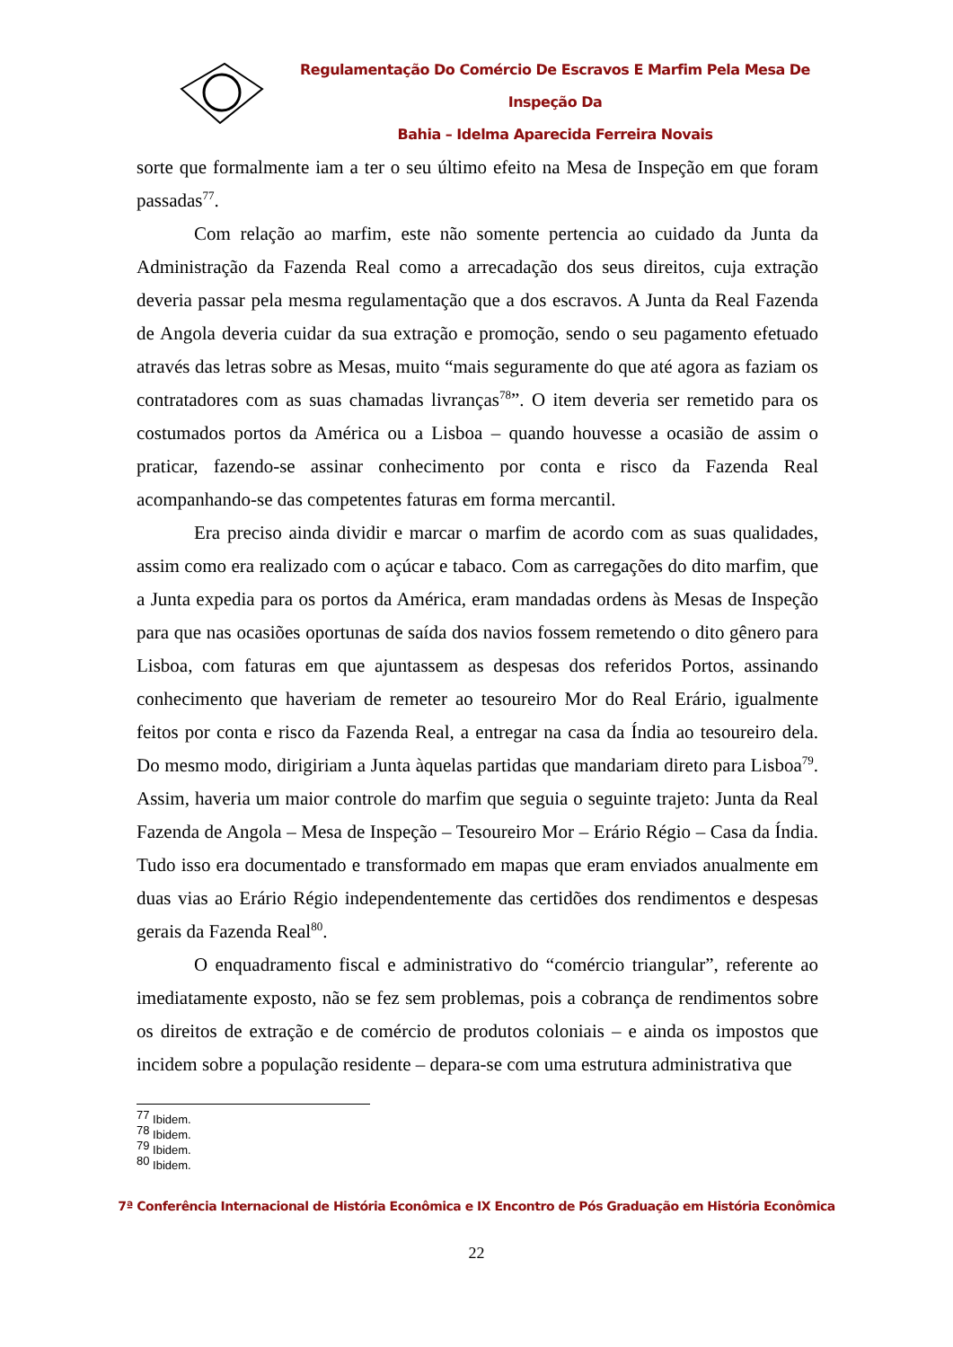Regulamentação Do Comércio De Escravos E Marfim Pela Mesa De Inspeção Da
Bahia – Idelma Aparecida Ferreira Novais
sorte que formalmente iam a ter o seu último efeito na Mesa de Inspeção em que foram passadas<sup>77</sup>.
Com relação ao marfim, este não somente pertencia ao cuidado da Junta da Administração da Fazenda Real como a arrecadação dos seus direitos, cuja extração deveria passar pela mesma regulamentação que a dos escravos. A Junta da Real Fazenda de Angola deveria cuidar da sua extração e promoção, sendo o seu pagamento efetuado através das letras sobre as Mesas, muito “mais seguramente do que até agora as faziam os contratadores com as suas chamadas livranças<sup>78</sup>”. O item deveria ser remetido para os costumados portos da América ou a Lisboa – quando houvesse a ocasião de assim o praticar, fazendo-se assinar conhecimento por conta e risco da Fazenda Real acompanhando-se das competentes faturas em forma mercantil.
Era preciso ainda dividir e marcar o marfim de acordo com as suas qualidades, assim como era realizado com o açúcar e tabaco. Com as carregações do dito marfim, que a Junta expedia para os portos da América, eram mandadas ordens às Mesas de Inspeção para que nas ocasiões oportunas de saída dos navios fossem remetendo o dito gênero para Lisboa, com faturas em que ajuntassem as despesas dos referidos Portos, assinando conhecimento que haveriam de remeter ao tesoureiro Mor do Real Erário, igualmente feitos por conta e risco da Fazenda Real, a entregar na casa da Índia ao tesoureiro dela. Do mesmo modo, dirigiriam a Junta àquelas partidas que mandariam direto para Lisboa<sup>79</sup>. Assim, haveria um maior controle do marfim que seguia o seguinte trajeto: Junta da Real Fazenda de Angola – Mesa de Inspeção – Tesoureiro Mor – Erário Régio – Casa da Índia. Tudo isso era documentado e transformado em mapas que eram enviados anualmente em duas vias ao Erário Régio independentemente das certidões dos rendimentos e despesas gerais da Fazenda Real<sup>80</sup>.
O enquadramento fiscal e administrativo do “comércio triangular”, referente ao imediatamente exposto, não se fez sem problemas, pois a cobrança de rendimentos sobre os direitos de extração e de comércio de produtos coloniais – e ainda os impostos que incidem sobre a população residente – depara-se com uma estrutura administrativa que
<sup>77</sup> Ibidem.
<sup>78</sup> Ibidem.
<sup>79</sup> Ibidem.
<sup>80</sup> Ibidem.
7ª Conferência Internacional de História Econômica e IX Encontro de Pós Graduação em História Econômica
22